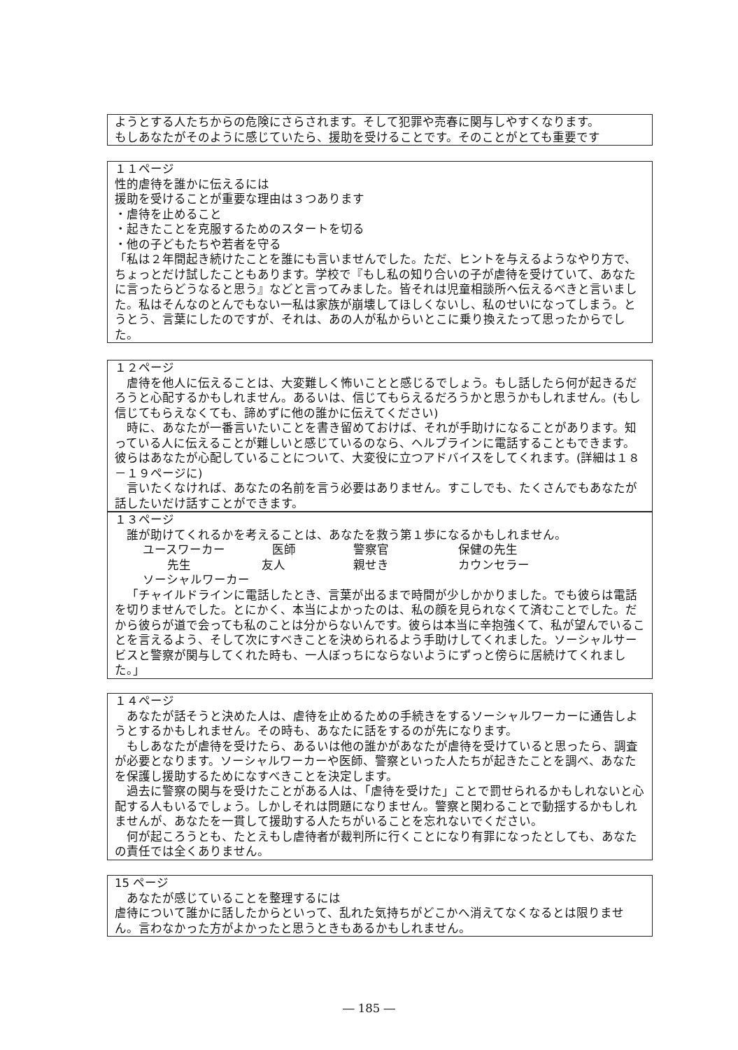ようとする人たちからの危険にさらされます。そして犯罪や売春に関与しやすくなります。
もしあなたがそのように感じていたら、援助を受けることです。そのことがとても重要です
１１ページ
性的虐待を誰かに伝えるには
援助を受けることが重要な理由は３つあります
・虐待を止めること
・起きたことを克服するためのスタートを切る
・他の子どもたちや若者を守る
「私は２年間起き続けたことを誰にも言いませんでした。ただ、ヒントを与えるようなやり方で、ちょっとだけ試したこともあります。学校で『もし私の知り合いの子が虐待を受けていて、あなたに言ったらどうなると思う』などと言ってみました。皆それは児童相談所へ伝えるべきと言いました。私はそんなのとんでもない一私は家族が崩壊してほしくないし、私のせいになってしまう。とうとう、言葉にしたのですが、それは、あの人が私からいとこに乗り換えたって思ったからでした。
１２ページ
虐待を他人に伝えることは、大変難しく怖いことと感じるでしょう。もし話したら何が起きるだろうと心配するかもしれません。あるいは、信じてもらえるだろうかと思うかもしれません。(もし信じてもらえなくても、諦めずに他の誰かに伝えてください)
時に、あなたが一番言いたいことを書き留めておけば、それが手助けになることがあります。知っている人に伝えることが難しいと感じているのなら、ヘルプラインに電話することもできます。彼らはあなたが心配していることについて、大変役に立つアドバイスをしてくれます。(詳細は１８－１９ページに)
言いたくなければ、あなたの名前を言う必要はありません。すこしでも、たくさんでもあなたが話したいだけ話すことができます。
１３ページ
誰が助けてくれるかを考えることは、あなたを救う第１歩になるかもしれません。
ユースワーカー 医師 警察官 保健の先生
先生 友人 親せき カウンセラー
ソーシャルワーカー
「チャイルドラインに電話したとき、言葉が出るまで時間が少しかかりました。でも彼らは電話を切りませんでした。とにかく、本当によかったのは、私の顔を見られなくて済むことでした。だから彼らが道で会っても私のことは分からないんです。彼らは本当に辛抱強くて、私が望んでいることを言えるよう、そして次にすべきことを決められるよう手助けしてくれました。ソーシャルサービスと警察が関与してくれた時も、一人ぼっちにならないようにずっと傍らに居続けてくれました。」
１４ページ
あなたが話そうと決めた人は、虐待を止めるための手続きをするソーシャルワーカーに通告しようとするかもしれません。その時も、あなたに話をするのが先になります。
もしあなたが虐待を受けたら、あるいは他の誰かがあなたが虐待を受けていると思ったら、調査が必要となります。ソーシャルワーカーや医師、警察といった人たちが起きたことを調べ、あなたを保護し援助するためになすべきことを決定します。
過去に警察の関与を受けたことがある人は、「虐待を受けた」ことで罰せられるかもしれないと心配する人もいるでしょう。しかしそれは問題になりません。警察と関わることで動揺するかもしれませんが、あなたを一貫して援助する人たちがいることを忘れないでください。
何が起ころうとも、たとえもし虐待者が裁判所に行くことになり有罪になったとしても、あなたの責任では全くありません。
15 ページ
あなたが感じていることを整理するには
虐待について誰かに話したからといって、乱れた気持ちがどこかへ消えてなくなるとは限りません。言わなかった方がよかったと思うときもあるかもしれません。
― 185 ―